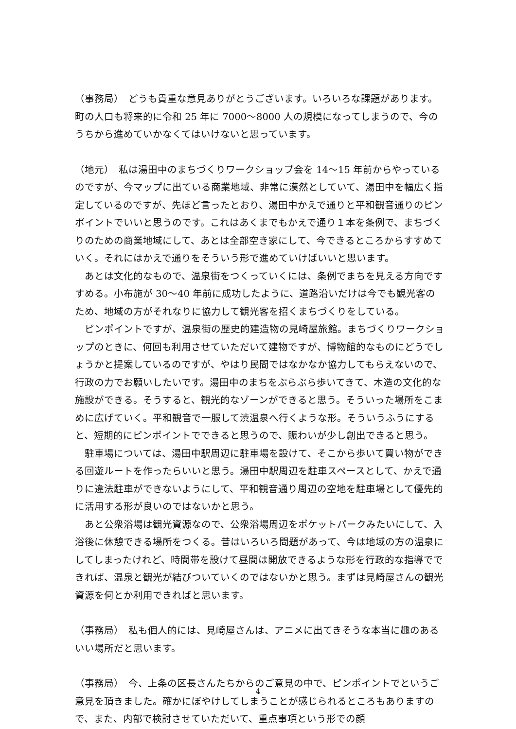（事務局）　どうも貴重な意見ありがとうございます。いろいろな課題があります。町の人口も将来的に令和 25 年に 7000〜8000 人の規模になってしまうので、今のうちから進めていかなくてはいけないと思っています。
（地元）　私は湯田中のまちづくりワークショップ会を 14〜15 年前からやっているのですが、今マップに出ている商業地域、非常に漠然としていて、湯田中を幅広く指定しているのですが、先ほど言ったとおり、湯田中かえで通りと平和観音通りのピンポイントでいいと思うのです。これはあくまでもかえで通り１本を条例で、まちづくりのための商業地域にして、あとは全部空き家にして、今できるところからすすめていく。それにはかえで通りをそういう形で進めていけばいいと思います。
　あとは文化的なもので、温泉街をつくっていくには、条例でまちを見える方向ですすめる。小布施が 30〜40 年前に成功したように、道路沿いだけは今でも観光客のため、地域の方がそれなりに協力して観光客を招くまちづくりをしている。
　ピンポイントですが、温泉街の歴史的建造物の見崎屋旅館。まちづくりワークショップのときに、何回も利用させていただいて建物ですが、博物館的なものにどうでしょうかと提案しているのですが、やはり民間ではなかなか協力してもらえないので、行政の力でお願いしたいです。湯田中のまちをぶらぶら歩いてきて、木造の文化的な施設ができる。そうすると、観光的なゾーンができると思う。そういった場所をこまめに広げていく。平和観音で一服して渋温泉へ行くような形。そういうふうにすると、短期的にピンポイントでできると思うので、賑わいが少し創出できると思う。
　駐車場については、湯田中駅周辺に駐車場を設けて、そこから歩いて買い物ができる回遊ルートを作ったらいいと思う。湯田中駅周辺を駐車スペースとして、かえで通りに違法駐車ができないようにして、平和観音通り周辺の空地を駐車場として優先的に活用する形が良いのではないかと思う。
　あと公衆浴場は観光資源なので、公衆浴場周辺をポケットパークみたいにして、入浴後に休憩できる場所をつくる。昔はいろいろ問題があって、今は地域の方の温泉にしてしまったけれど、時間帯を設けて昼間は開放できるような形を行政的な指導でできれば、温泉と観光が結びついていくのではないかと思う。まずは見崎屋さんの観光資源を何とか利用できればと思います。
（事務局）　私も個人的には、見崎屋さんは、アニメに出てきそうな本当に趣のあるいい場所だと思います。
（事務局）　今、上条の区長さんたちからのご意見の中で、ピンポイントでというご意見を頂きました。確かにぼやけしてしまうことが感じられるところもありますので、また、内部で検討させていただいて、重点事項という形での顔
4